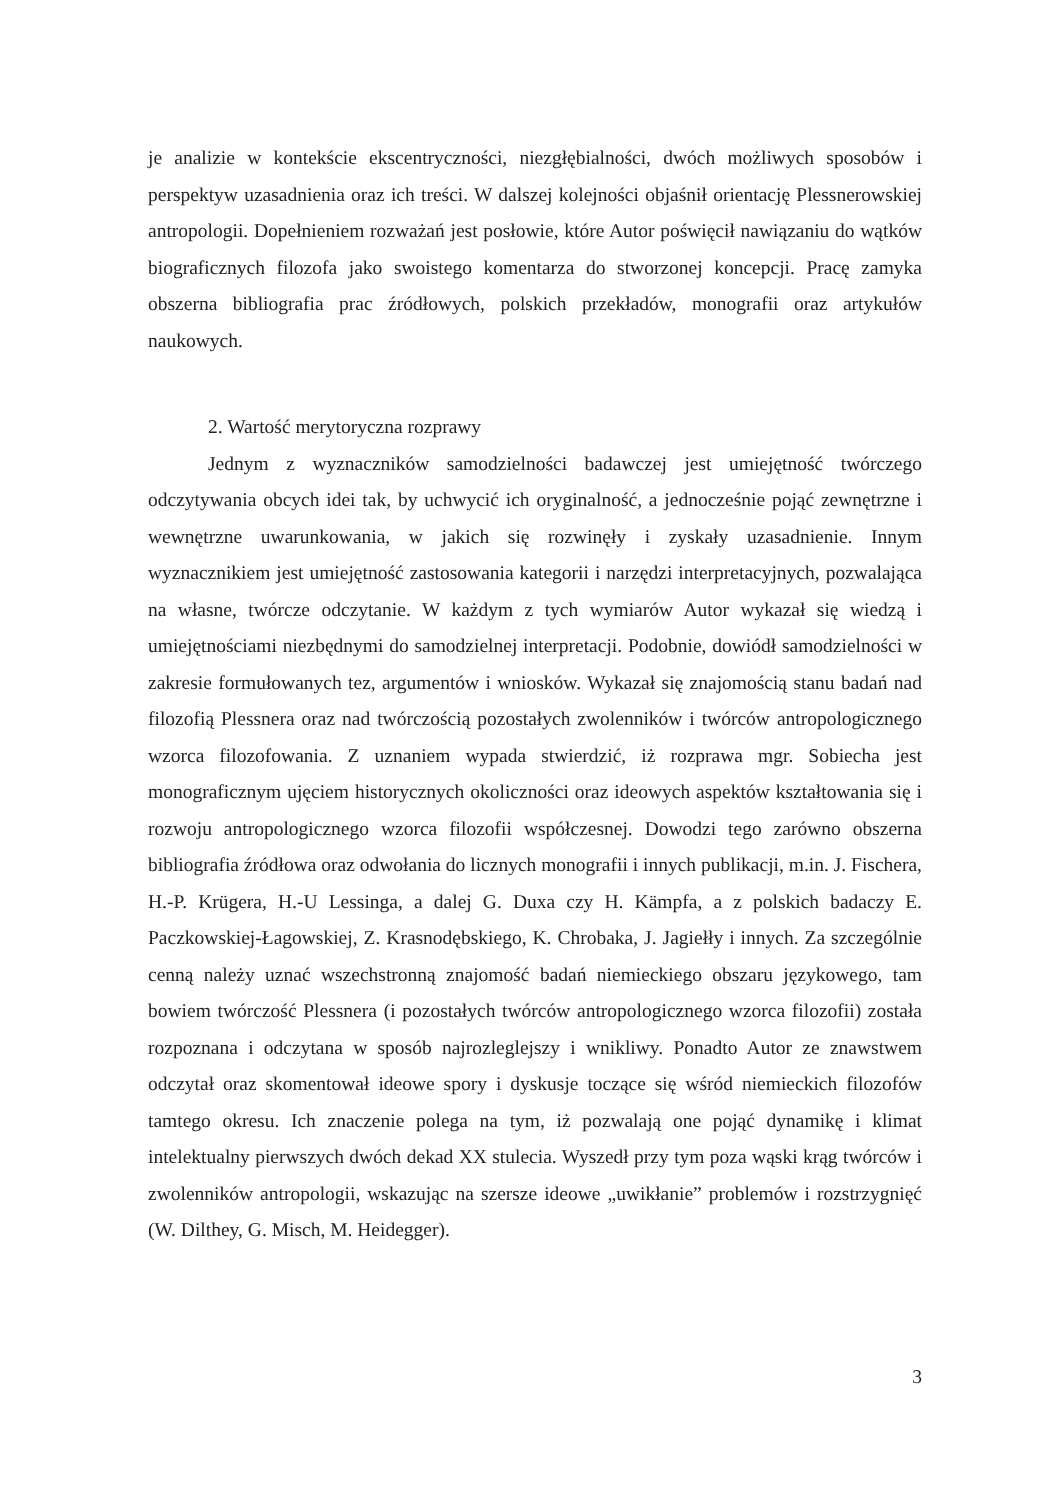je analizie w kontekście ekscentryczności, niezgłębialności, dwóch możliwych sposobów i perspektyw uzasadnienia oraz ich treści. W dalszej kolejności objaśnił orientację Plessnerowskiej antropologii. Dopełnieniem rozważań jest posłowie, które Autor poświęcił nawiązaniu do wątków biograficznych filozofa jako swoistego komentarza do stworzonej koncepcji. Pracę zamyka obszerna bibliografia prac źródłowych, polskich przekładów, monografii oraz artykułów naukowych.
2. Wartość merytoryczna rozprawy
Jednym z wyznaczników samodzielności badawczej jest umiejętność twórczego odczytywania obcych idei tak, by uchwycić ich oryginalność, a jednocześnie pojąć zewnętrzne i wewnętrzne uwarunkowania, w jakich się rozwinęły i zyskały uzasadnienie. Innym wyznacznikiem jest umiejętność zastosowania kategorii i narzędzi interpretacyjnych, pozwalająca na własne, twórcze odczytanie. W każdym z tych wymiarów Autor wykazał się wiedzą i umiejętnościami niezbędnymi do samodzielnej interpretacji. Podobnie, dowiódł samodzielności w zakresie formułowanych tez, argumentów i wniosków. Wykazał się znajomością stanu badań nad filozofią Plessnera oraz nad twórczością pozostałych zwolenników i twórców antropologicznego wzorca filozofowania. Z uznaniem wypada stwierdzić, iż rozprawa mgr. Sobiecha jest monograficznym ujęciem historycznych okoliczności oraz ideowych aspektów kształtowania się i rozwoju antropologicznego wzorca filozofii współczesnej. Dowodzi tego zarówno obszerna bibliografia źródłowa oraz odwołania do licznych monografii i innych publikacji, m.in. J. Fischera, H.-P. Krügera, H.-U Lessinga, a dalej G. Duxa czy H. Kämpfa, a z polskich badaczy E. Paczkowskiej-Łagowskiej, Z. Krasnodębskiego, K. Chrobaka, J. Jagiełły i innych. Za szczególnie cenną należy uznać wszechstronną znajomość badań niemieckiego obszaru językowego, tam bowiem twórczość Plessnera (i pozostałych twórców antropologicznego wzorca filozofii) została rozpoznana i odczytana w sposób najrozleglejszy i wnikliwy. Ponadto Autor ze znawstwem odczytał oraz skomentował ideowe spory i dyskusje toczące się wśród niemieckich filozofów tamtego okresu. Ich znaczenie polega na tym, iż pozwalają one pojąć dynamikę i klimat intelektualny pierwszych dwóch dekad XX stulecia. Wyszedł przy tym poza wąski krąg twórców i zwolenników antropologii, wskazując na szersze ideowe „uwikłanie” problemów i rozstrzygnięć (W. Dilthey, G. Misch, M. Heidegger).
3